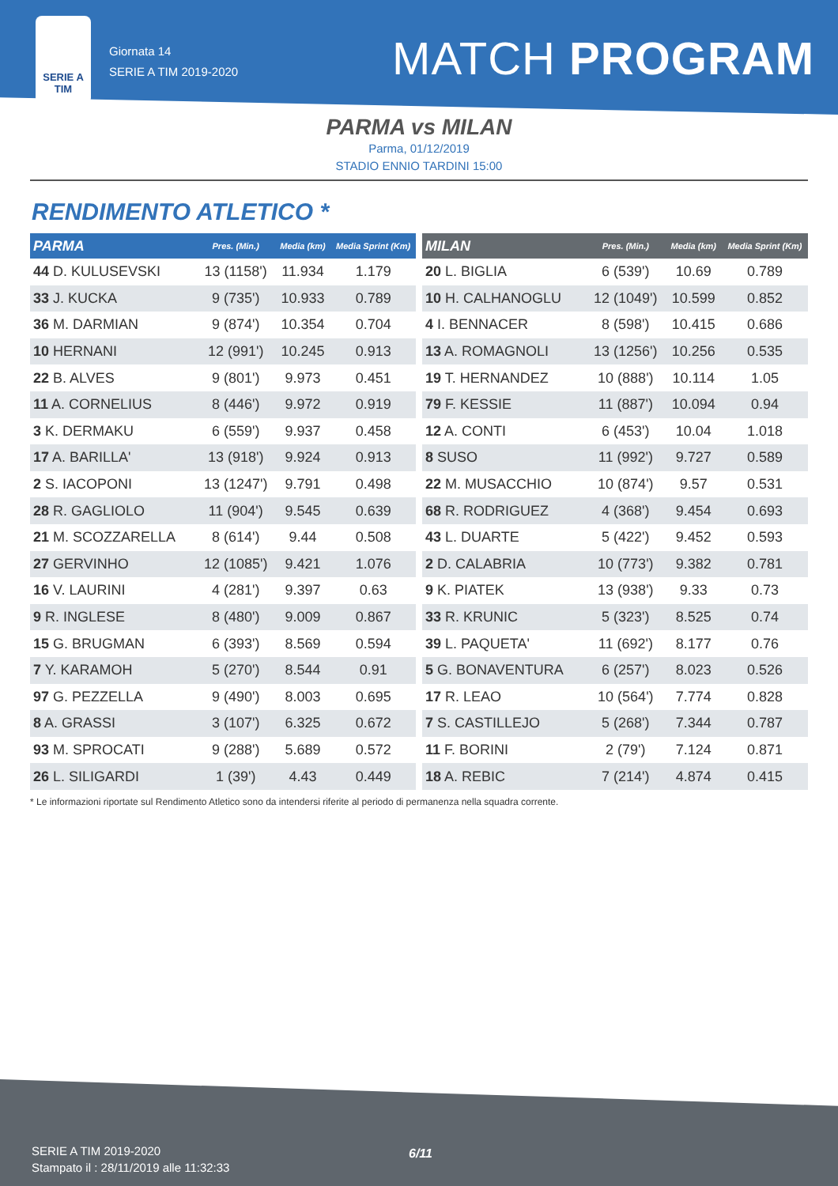SERIE A
TIM
Giornata 14
SERIE A TIM 2019-2020
MATCH PROGRAM
PARMA vs MILAN
Parma, 01/12/2019
STADIO ENNIO TARDINI 15:00
RENDIMENTO ATLETICO *
| PARMA | Pres. (Min.) | Media (km) | Media Sprint (Km) |
| --- | --- | --- | --- |
| 44 D. KULUSEVSKI | 13 (1158') | 11.934 | 1.179 |
| 33 J. KUCKA | 9 (735') | 10.933 | 0.789 |
| 36 M. DARMIAN | 9 (874') | 10.354 | 0.704 |
| 10 HERNANI | 12 (991') | 10.245 | 0.913 |
| 22 B. ALVES | 9 (801') | 9.973 | 0.451 |
| 11 A. CORNELIUS | 8 (446') | 9.972 | 0.919 |
| 3 K. DERMAKU | 6 (559') | 9.937 | 0.458 |
| 17 A. BARILLA' | 13 (918') | 9.924 | 0.913 |
| 2 S. IACOPONI | 13 (1247') | 9.791 | 0.498 |
| 28 R. GAGLIOLO | 11 (904') | 9.545 | 0.639 |
| 21 M. SCOZZARELLA | 8 (614') | 9.44 | 0.508 |
| 27 GERVINHO | 12 (1085') | 9.421 | 1.076 |
| 16 V. LAURINI | 4 (281') | 9.397 | 0.63 |
| 9 R. INGLESE | 8 (480') | 9.009 | 0.867 |
| 15 G. BRUGMAN | 6 (393') | 8.569 | 0.594 |
| 7 Y. KARAMOH | 5 (270') | 8.544 | 0.91 |
| 97 G. PEZZELLA | 9 (490') | 8.003 | 0.695 |
| 8 A. GRASSI | 3 (107') | 6.325 | 0.672 |
| 93 M. SPROCATI | 9 (288') | 5.689 | 0.572 |
| 26 L. SILIGARDI | 1 (39') | 4.43 | 0.449 |
| MILAN | Pres. (Min.) | Media (km) | Media Sprint (Km) |
| --- | --- | --- | --- |
| 20 L. BIGLIA | 6 (539') | 10.69 | 0.789 |
| 10 H. CALHANOGLU | 12 (1049') | 10.599 | 0.852 |
| 4 I. BENNACER | 8 (598') | 10.415 | 0.686 |
| 13 A. ROMAGNOLI | 13 (1256') | 10.256 | 0.535 |
| 19 T. HERNANDEZ | 10 (888') | 10.114 | 1.05 |
| 79 F. KESSIE | 11 (887') | 10.094 | 0.94 |
| 12 A. CONTI | 6 (453') | 10.04 | 1.018 |
| 8 SUSO | 11 (992') | 9.727 | 0.589 |
| 22 M. MUSACCHIO | 10 (874') | 9.57 | 0.531 |
| 68 R. RODRIGUEZ | 4 (368') | 9.454 | 0.693 |
| 43 L. DUARTE | 5 (422') | 9.452 | 0.593 |
| 2 D. CALABRIA | 10 (773') | 9.382 | 0.781 |
| 9 K. PIATEK | 13 (938') | 9.33 | 0.73 |
| 33 R. KRUNIC | 5 (323') | 8.525 | 0.74 |
| 39 L. PAQUETA' | 11 (692') | 8.177 | 0.76 |
| 5 G. BONAVENTURA | 6 (257') | 8.023 | 0.526 |
| 17 R. LEAO | 10 (564') | 7.774 | 0.828 |
| 7 S. CASTILLEJO | 5 (268') | 7.344 | 0.787 |
| 11 F. BORINI | 2 (79') | 7.124 | 0.871 |
| 18 A. REBIC | 7 (214') | 4.874 | 0.415 |
* Le informazioni riportate sul Rendimento Atletico sono da intendersi riferite al periodo di permanenza nella squadra corrente.
SERIE A TIM 2019-2020
Stampato il : 28/11/2019 alle 11:32:33
6/11